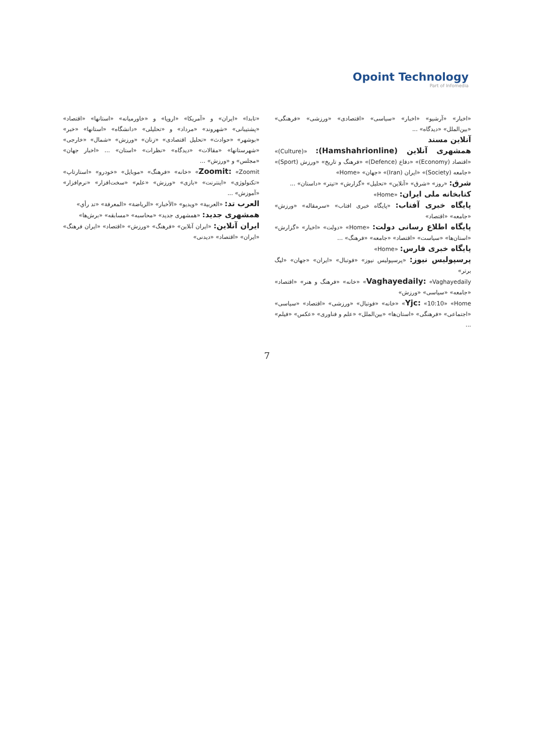Opoint Technology
Part of Infomedia
«تابدا» «ایران» و «آمریکا» «اروپا» و «خاورمیانه» «استانها» «اقتصاد» «پشتیبانی» «شهروند» «مرداد» و «تحلیلی» «دانشگاه» «استانها» «خبر» «بوشهر» «حوادث» «تحلیل اقتصادی» «زنان» «ورزش» «شمال» «خارجی» «شهرستانها» «مقالات» «دیدگاه» «نظرات» «استان» ... «اخبار جهان» «مجلس» و «ورزش» ...
Zoomit: «Zoomit» «خانه» «فرهنگ» «موبایل» «خودرو» «استارتاپ» «تکنولوژی» «اینترنت» «بازی» «ورزش» «علم» «سخت‌افزار» «نرم‌افزار» «آموزش» ...
العرب تد: «العربية» «ويديو» «الأخبار» «الرياضة» «المعرفة» «تد رأي»
همشهری جدید: «همشهری جدید» «محاسبه» «مسابقه» «برش‌ها»
ایران آنلاین: «ایران آنلاین» «فرهنگ» «ورزش» «اقتصاد» «ایران فرهنگ» «ایران» «اقتصاد» «دیدنی»
«اخبار» «آرشیو» «اخبار» «سیاسی» «اقتصادی» «ورزشی» «فرهنگی» «بین‌الملل» «دیدگاه» ...
آنلاین مسند
همشهری آنلاین (Hamshahrionline): «(Culture)» «اقتصاد (Economy)» «دفاع (Defence)» «فرهنگ و تاریخ» «ورزش (Sport)» «جامعه (Society)» «ایران (Iran)» «جهان» «Home»
شرق: «روز» «شرق» «آنلاین» «تحلیل» «گزارش» «تیتر» «داستان» ...
کتابخانه ملی ایران: «Home»
پایگاه خبری آفتاب: «پایگاه خبری افتاب» «سرمقاله» «ورزش» «جامعه» «اقتصاد»
پایگاه اطلاع رسانی دولت: «Home» «دولت» «اخبار» «گزارش» «استان‌ها» «سیاست» «اقتصاد» «جامعه» «فرهنگ» ...
پایگاه خبری فارس: «Home»
پرسپولیس نیوز: «پرسپولیس نیوز» «فوتبال» «ایران» «جهان» «لیگ برتر»
Vaghayedaily: «Vaghayedaily» «خانه» «فرهنگ و هنر» «اقتصاد» «جامعه» «سیاسی» «ورزش»
Yjc: «10:10» «Home» «خانه» «فوتبال» «ورزشی» «اقتصاد» «سیاسی» «اجتماعی» «فرهنگی» «استان‌ها» «بین‌الملل» «علم و فناوری» «عکس» «فیلم» ...
7